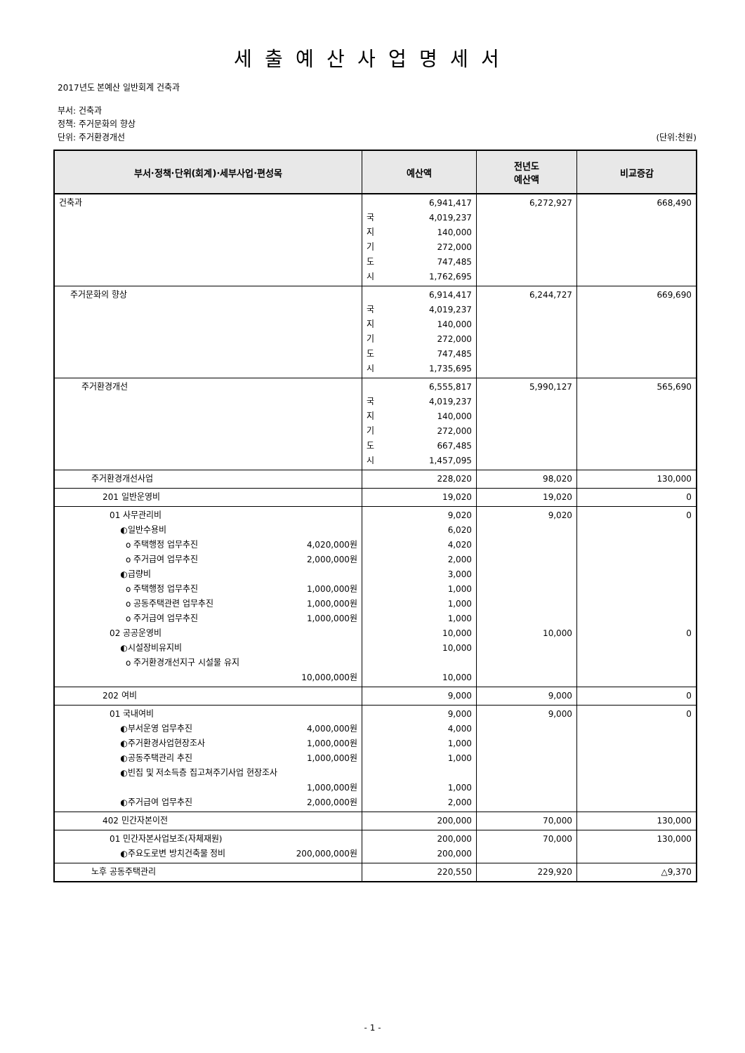세출예산사업명세서
2017년도 본예산 일반회계 건축과
부서: 건축과
정책: 주거문화의 향상
단위: 주거환경개선 (단위:천원)
| 부서·정책·단위(회계)·세부사업·편성목 | 예산액 | 전년도 예산액 | 비교증감 |
| --- | --- | --- | --- |
| 건축과 | 6,941,417 국 4,019,237 지 140,000 기 272,000 도 747,485 시 1,762,695 | 6,272,927 | 668,490 |
| 주거문화의 향상 | 6,914,417 국 4,019,237 지 140,000 기 272,000 도 747,485 시 1,735,695 | 6,244,727 | 669,690 |
| 주거환경개선 | 6,555,817 국 4,019,237 지 140,000 기 272,000 도 667,485 시 1,457,095 | 5,990,127 | 565,690 |
| 주거환경개선사업 | 228,020 | 98,020 | 130,000 |
| 201 일반운영비 | 19,020 | 19,020 | 0 |
| 01 사무관리비 ◐일반수용비 o 주택행정 업무추진 4,020,000원 o 주거급여 업무추진 2,000,000원 ◐급량비 o 주택행정 업무추진 1,000,000원 o 공동주택관련 업무추진 1,000,000원 o 주거급여 업무추진 1,000,000원 02 공공운영비 ◐시설장비유지비 o 주거환경개선지구 시설물 유지 10,000,000원 | 9,020 6,020 4,020 2,000 3,000 1,000 1,000 1,000 10,000 10,000 10,000 | 9,020 10,000 | 0 0 |
| 202 여비 | 9,000 | 9,000 | 0 |
| 01 국내여비 ◐부서운영 업무추진 4,000,000원 ◐주거환경사업현장조사 1,000,000원 ◐공동주택관리 추진 1,000,000원 ◐빈집 및 저소득층 집고쳐주기사업 현장조사 1,000,000원 ◐주거급여 업무추진 2,000,000원 | 9,000 4,000 1,000 1,000 1,000 2,000 | 9,000 | 0 |
| 402 민간자본이전 | 200,000 | 70,000 | 130,000 |
| 01 민간자본사업보조(자체재원) ◐주요도로변 방치건축물 정비 200,000,000원 | 200,000 200,000 | 70,000 | 130,000 |
| 노후 공동주택관리 | 220,550 | 229,920 | △9,370 |
- 1 -